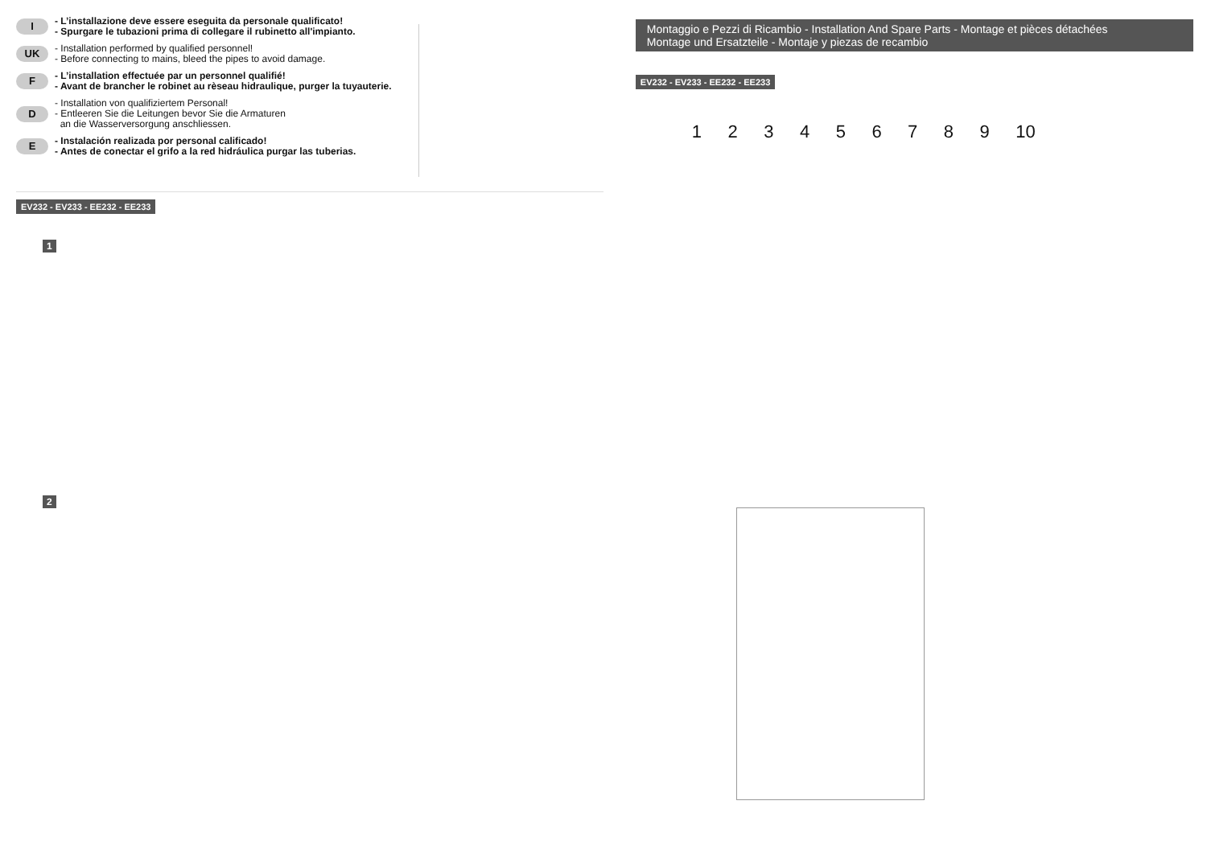I - L’installazione deve essere eseguita da personale qualificato!
- Spurgare le tubazioni prima di collegare il rubinetto all'impianto.
UK - Installation performed by qualified personnel!
- Before connecting to mains, bleed the pipes to avoid damage.
F - L’installation effectuée par un personnel qualifié!
- Avant de brancher le robinet au rèseau hidraulique, purger la tuyauterie.
D - Installation von qualifiziertem Personal!
- Entleeren Sie die Leitungen bevor Sie die Armaturen
an die Wasserversorgung anschliessen.
E - Instalación realizada por personal calificado!
- Antes de conectar el grifo a la red hidráulica purgar las tuberias.
EV232 - EV233 - EE232 - EE233
1
2
Montaggio e Pezzi di Ricambio - Installation And Spare Parts - Montage et pièces détachées
Montage und Ersatzteile - Montaje y piezas de recambio
EV232 - EV233 - EE232 - EE233
1 2 3 4 5 6 7 8 9 10